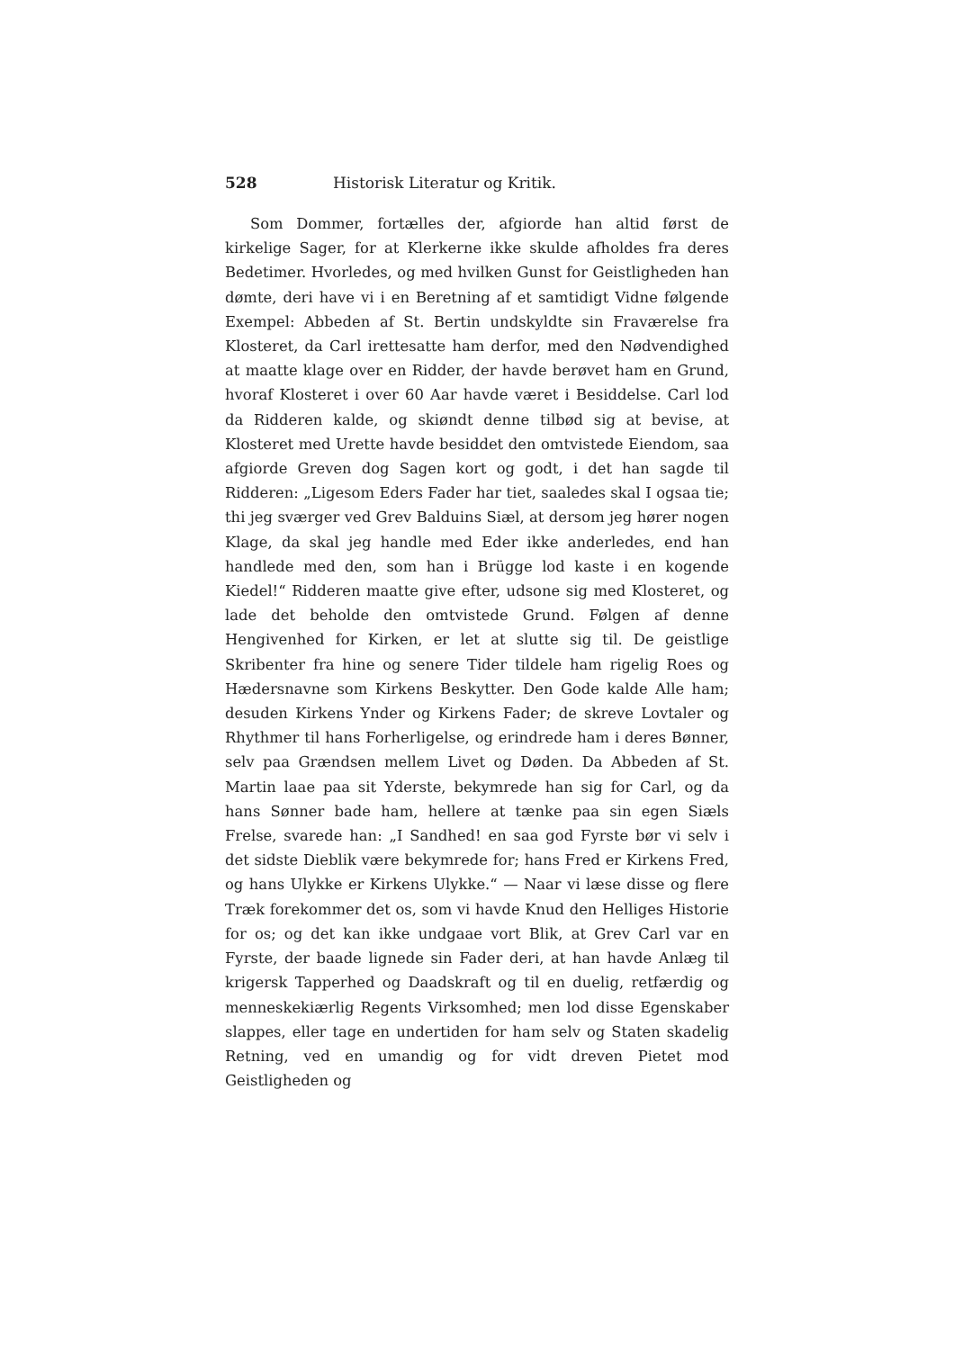528 Historisk Literatur og Kritik.
Som Dommer, fortælles der, afgiorde han altid først de kirkelige Sager, for at Klerkerne ikke skulde afholdes fra deres Bedetimer. Hvorledes, og med hvilken Gunst for Geistligheden han dømte, deri have vi i en Beretning af et samtidigt Vidne følgende Exempel: Abbeden af St. Bertin undskyldte sin Fraværelse fra Klosteret, da Carl irettesatte ham derfor, med den Nødvendighed at maatte klage over en Ridder, der havde berøvet ham en Grund, hvoraf Klosteret i over 60 Aar havde været i Besiddelse. Carl lod da Ridderen kalde, og skiøndt denne tilbød sig at bevise, at Klosteret med Urette havde besiddet den omtvistede Eiendom, saa afgiorde Greven dog Sagen kort og godt, i det han sagde til Ridderen: „Ligesom Eders Fader har tiet, saaledes skal I ogsaa tie; thi jeg sværger ved Grev Balduins Siæl, at dersom jeg hører nogen Klage, da skal jeg handle med Eder ikke anderledes, end han handlede med den, som han i Brügge lod kaste i en kogende Kiedel!“ Ridderen maatte give efter, udsone sig med Klosteret, og lade det beholde den omtvistede Grund. Følgen af denne Hengivenhed for Kirken, er let at slutte sig til. De geistlige Skribenter fra hine og senere Tider tildele ham rigelig Roes og Hædersnavne som Kirkens Beskytter. Den Gode kalde Alle ham; desuden Kirkens Ynder og Kirkens Fader; de skreve Lovtaler og Rhythmer til hans Forherligelse, og erindrede ham i deres Bønner, selv paa Grændsen mellem Livet og Døden. Da Abbeden af St. Martin laae paa sit Yderste, bekymrede han sig for Carl, og da hans Sønner bade ham, hellere at tænke paa sin egen Siæls Frelse, svarede han: „I Sandhed! en saa god Fyrste bør vi selv i det sidste Dieblik være bekymrede for; hans Fred er Kirkens Fred, og hans Ulykke er Kirkens Ulykke.“ — Naar vi læse disse og flere Træk forekommer det os, som vi havde Knud den Helliges Historie for os; og det kan ikke undgaae vort Blik, at Grev Carl var en Fyrste, der baade lignede sin Fader deri, at han havde Anlæg til krigersk Tapperhed og Daadskraft og til en duelig, retfærdig og menneskekiærlig Regents Virksomhed; men lod disse Egenskaber slappes, eller tage en undertiden for ham selv og Staten skadelig Retning, ved en umandig og for vidt dreven Pietet mod Geistligheden og